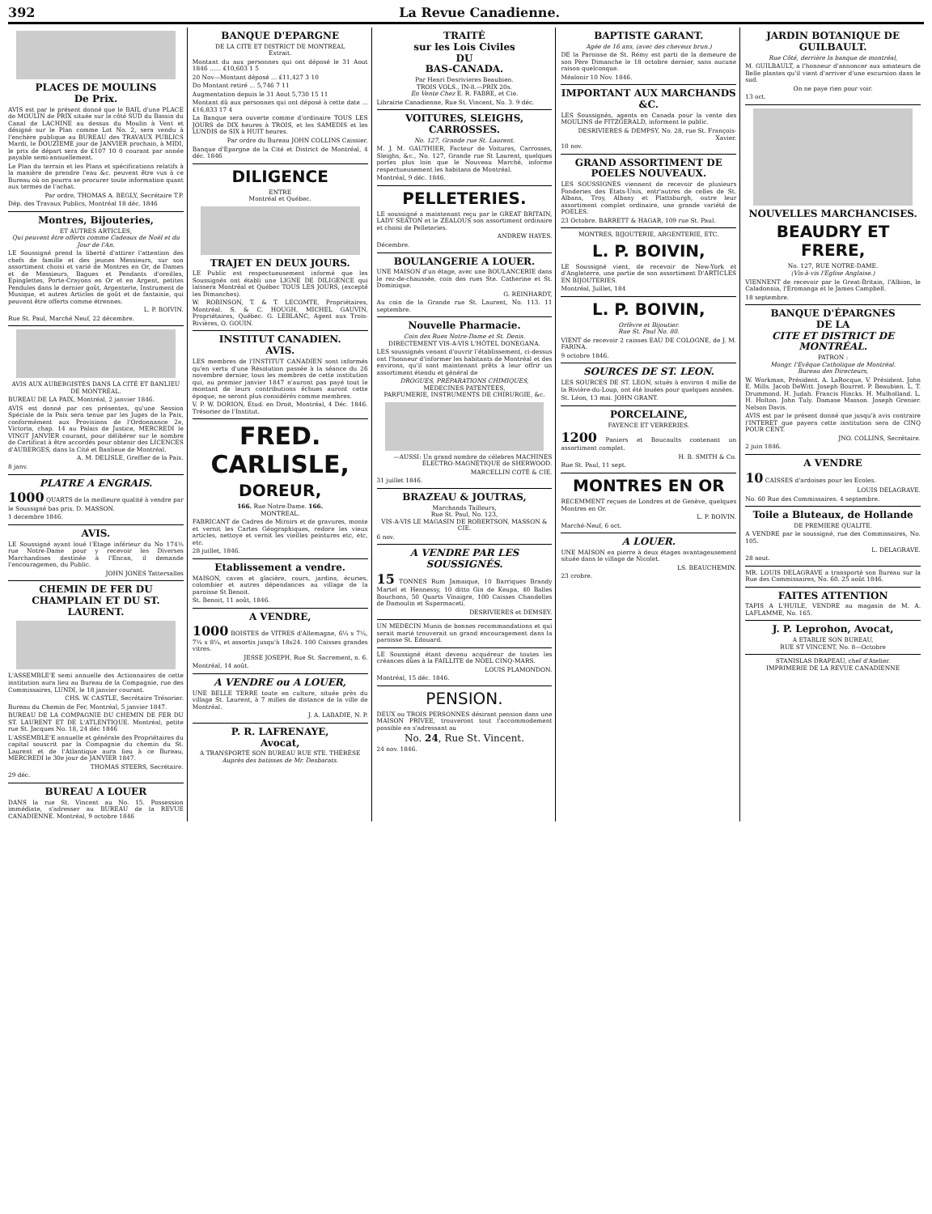392 La Revue Canadienne.
PLACES DE MOULINS
De Prix.
AVIS est par le présent donné que le BAIL d'une PLACE de MOULIN de PRIX située sur le côté SUD du Bassin du Canal de LACHINE au dessus du Moulin à Vent et désigné sur le Plan comme Lot No. 2, sera vendu à l'enchère publique au BUREAU des TRAVAUX PUBLICS Mardi, le DOUZIEME jour de JANVIER prochain, à MIDI, le prix de départ sera de £107 10 0 courant par année payable semi-annuellement.
Le Plan du terrain et les Plans et spécifications relatifs à la manière de prendre l'eau &c. peuvent être vus à ce Bureau où on pourra se procurer toute information quant aux termes de l'achat.
Par ordre, THOMAS A. BEGLY, Secrétaire T.P.
Dép. des Travaux Publics, Montréal 18 déc. 1846
Montres, Bijouteries,
ET AUTRES ARTICLES,
Qui peuvent être offerts comme Cadeaux de Noël et du Jour de l'An.
LE Soussigné prend la liberté d'attirer l'attention des chefs de famille et des jeunes Messieurs, sur son assortiment choisi et varié de Montres en Or, de Dames et de Messieurs, Bagues et Pendants d'oreilles, Epinglettes, Porte-Crayons en Or et en Argent, petites Pendules dans le dernier goût, Argenterie, Instrument de Musique, et autres Articles de goût et de fantaisie, qui peuvent être offerts comme étrennes.
L. P. BOIVIN.
Rue St. Paul, Marché Neuf, 22 décembre.
AVIS AUX AUBERGISTES DANS LA CITÉ ET BANLIEU DE MONTRÉAL.
BUREAU DE LA PAIX, Montréal, 2 janvier 1846.
AVIS est donné par ces présentes, qu'une Session Spéciale de la Paix sera tenue par les Juges de la Paix, conformément aux Provisions de l'Ordonnance 2e, Victoria, chap. 14 au Palais de Justice, MERCREDI le VINGT JANVIER courant, pour délibérer sur le nombre de Certificat à être accordés pour obtenir des LICENCES d'AUBERGES, dans la Cité et Banlieue de Montréal.
A. M. DELISLE, Greffier de la Paix.
8 janv.
PLATRE A ENGRAIS.
1000 QUARTS de la meilleure qualité à vendre par le Soussigné bas prix. D. MASSON.
1 decembre 1846.
AVIS.
LE Soussigné ayant loué l'Etage inférieur du No 174½ rue Notre-Dame pour y recevoir les Diverses Marchandises destinée à l'Encan, il demande l'encouragemen, du Public.
JOHN JONES Tattersalles
CHEMIN DE FER DU CHAMPLAIN ET DU ST. LAURENT.
L'ASSEMBLE'E semi annuelle des Actionnaires de cette institution aura lieu au Bureau de la Compagnie, rue des Commissaires, LUNDI, le 18 janvier courant.
CHS. W. CASTLE, Secrétaire Trésorier.
Bureau du Chemin de Fer, Montréal, 5 janvier 1847.
BUREAU DE LA COMPAGNIE DU CHEMIN DE FER DU ST. LAURENT ET DE L'ATLENTIQUE. Montréal, petite rue St. Jacques No. 18, 24 déc 1846
L'ASSEMBLE'E annuelle et générale des Propriétaires du capital souscrit par la Compagnie du chemin du St. Laurent et de l'Atlantique aura lieu à ce Bureau, MERCREDI le 30e jour de JANVIER 1847.
THOMAS STEERS, Secrétaire.
29 déc.
BUREAU A LOUER
DANS la rue St. Vincent au No. 15. Possession immédiate, s'adresser au BUREAU de la REVUE CANADIENNE. Montréal, 9 octobre 1846
BANQUE D'EPARGNE
DE LA CITE ET DISTRICT DE MONTREAL
Extrait.
Montant du aux personnes qui ont déposé le 31 Aout 1846 ...... £10,603 1 5
20 Nov—Montant déposé ... £11,427 3 10
Do Montant retiré ... 5,746 7 11
Augmentation depuis le 31 Aout 5,730 15 11
Montant dû aux personnes qui ont déposé à cette date ... £16,833 17 4
La Banque sera ouverte comme d'ordinaire TOUS LES JOURS de DIX heures à TROIS, et les SAMEDIS et les LUNDIS de SIX à HUIT heures.
Par ordre du Bureau JOHN COLLINS Caissier.
Banque d'Epargne de la Cité et District de Montréal, 4 déc. 1846
DILIGENCE
ENTRE
Montréal et Québec.
TRAJET EN DEUX JOURS.
LE Public est respectueusement informé que les Soussignés ont établi une LIGNE DE DILIGENCE qui laissera Montréal et Québec TOUS LES JOURS, (excepté les Dimanches).
W. ROBINSON, T. & T. LECOMTE, Propriétaires, Montréal. S. & C. HOUGH, MICHEL GAUVIN, Propriétaires, Québec. G. LEBLANC, Agent aux Trois-Rivières, O. GOUIN.
INSTITUT CANADIEN.
AVIS.
LES membres de l'INSTITUT CANADIEN sont informés qu'en vertu d'une Résolution passée à la séance du 26 novembre dernier, tous les membres de cette institution qui, au premier janvier 1847 n'auront pas payé tout le montant de leurs contributions échues auront cette époque, ne seront plus considérés comme membres.
V. P. W. DORION, Etud. en Droit, Montréal, 4 Déc. 1846. Trésorier de l'Institut.
FRED. CARLISLE,
DOREUR,
166. Rue Notre-Dame. 166.
MONTREAL.
FABRICANT de Cadres de Miroirs et de gravures, monte et vernit les Cartes Géographiques, redore les vieux articles, nettoye et vernit les vieilles peintures etc, etc, etc.
28 juillet, 1846.
Etablissement a vendre.
MAISON, caves et glacière, cours, jardins, écuries, colombier et autres dépendances au village de la paroisse St Benoit.
St. Benoit, 11 août, 1846.
A VENDRE,
1000 BOISTES de VITRES d'Allemagne, 6¼ x 7¼, 7¼ x 8¼, et assortis jusqu'à 18x24. 100 Caisses grandes vitres.
JESSE JOSEPH, Rue St. Sacrement, n. 6.
Montréal, 14 août.
A VENDRE ou A LOUER,
UNE BELLE TERRE toute en culture, située près du village St. Laurent, à 7 milles de distance de la ville de Montréal.
J. A. LABADIE, N. P.
P. R. LAFRENAYE,
Avocat,
A TRANSPORTÉ SON BUREAU RUE STE. THÉRÈSE
Auprès des batisses de Mr. Desbarats.
TRAITÉ
sur les Lois Civiles
DU
BAS-CANADA.
Par Henri Desrivieres Beaubien.
TROIS VOLS., IN-8.—PRIX 20s.
En Vente Chez E. R. FABRE, et Cie.
Librairie Canadienne, Rue St. Vincent, No. 3. 9 déc.
VOITURES, SLEIGHS, CARROSSES.
No. 127, Grande rue St. Laurent.
M. J. M. GAUTHIER, Facteur de Voitures, Carrosses, Sleighs, &c., No. 127, Grande rue St Laurent, quelques portes plus loin que le Nouveau Marché, informe respectueusement les habitans de Montréal.
Montréal, 9 déc. 1846.
PELLETERIES.
LE soussigné a maintenant reçu par le GREAT BRITAIN, LADY SEATON et le ZEALOUS son assortiment ordinaire et choisi de Pelleteries.
ANDREW HAYES.
Décembre.
BOULANGERIE A LOUER.
UNE MAISON d'un étage, avec une BOULANCERIE dans le rez-de-chaussée, coin des rues Ste. Catherine et St. Dominique.
G. REINHARDT,
Au coin de la Grande rue St. Laurent, No. 113. 11 septembre.
Nouvelle Pharmacie.
Coin des Rues Notre-Dame et St. Denis.
DIRECTEMENT VIS-A-VIS L'HÔTEL DONEGANA.
LES soussignés venant d'ouvrir l'établissement, ci-dessus ont l'honneur d'informer les habitants de Montréal et des environs, qu'il sont maintenant prêts à leur offrir un assortiment étendu et général de
DROGUES, PRÉPARATIONS CHIMIQUES,
MÉDECINES PATENTÉES,
PARFUMERIE, INSTRUMENTS DE CHIRURGIE, &c.
—AUSSI: Un grand nombre de célebres MACHINES ÉLECTRO-MAGNÉTIQUE de SHERWOOD.
MARCELLIN COTÉ & CIE.
31 juillet 1846.
BRAZEAU & JOUTRAS,
Marchands Tailleurs,
Rue St. Paul, No. 123,
VIS-A-VIS LE MAGASIN DE ROBERTSON, MASSON & CIE.
6 nov.
A VENDRE PAR LES SOUSSIGNÉS.
15 TONNES Rum Jamaique, 10 Barriques Brandy Martel et Hennessy, 10 ditto Gin de Keupa, 40 Balles Bouchons, 50 Quarts Vinaigre, 100 Caisses Chandelles de Damoulin et Supermaceti.
DESRIVIERES et DEMSEY.
UN MEDECIN Munis de bonnes recommandations et qui serait marié trouverait un grand encouragement dans la paroisse St. Edouard.
LE Soussigné étant devenu acquéreur de toutes les créances dûes à la FAILLITE de NOEL CINQ-MARS.
LOUIS PLAMONDON.
Montréal, 15 déc. 1846.
PENSION.
DEUX ou TROIS PERSONNES désirant pension dans une MAISON PRIVEE, trouveront tout l'accommodement possible en s'adressant au
No. 24, Rue St. Vincent.
24 nov. 1846.
BAPTISTE GARANT.
Agée de 16 ans, (avec des cheveux brun.)
DE la Paroisse de St. Rémy est parti de la demeure de son Père Dimanche le 18 octobre dernier, sans aucune raison quelconque.
Méalonir 10 Nov. 1846.
IMPORTANT AUX MARCHANDS &C.
LES Soussignés, agents en Canada pour la vente des MOULINS de FITZGERALD, informent le public.
DESRIVIERES & DEMPSY, No. 28, rue St. François-Xavier.
10 nov.
GRAND ASSORTIMENT DE POELES NOUVEAUX.
LES SOUSSIGNÉS viennent de recevoir de plusieurs Fonderies des Etats-Unis, entr'autres de celles de St. Albans, Troy, Albany et Plattsburgh, outre leur assortiment complet ordinaire, une grande variété de POELES.
23 Octobre. BARRETT & HAGAR, 109 rue St. Paul.
MONTRES, BIJOUTERIE, ARGENTERIE, ETC.
L. P. BOIVIN,
LE Soussigné vient, de recevoir de New-York et d'Angleterre, une partie de son assortiment D'ARTICLES EN BIJOUTERIES.
Montréal, Juillet, 184
L. P. BOIVIN,
Orfèvre et Bijoutier.
Rue St. Paul No. 80.
VIENT de recevoir 2 caisses EAU DE COLOGNE, de J. M. FARINA.
9 octobre 1846.
SOURCES DE ST. LEON.
LES SOURCES DE ST. LEON, situés à environ 4 mille de la Rivière-du-Loup, ont été louées pour quelques années.
St. Léon, 13 mai. JOHN GRANT.
PORCELAINE,
FAYENCE ET VERRERIES.
1200 Paniers et Boucaults contenant un assortiment complet.
H. B. SMITH & Co.
Rue St. Paul, 11 sept.
MONTRES EN OR
RECEMMENT reçues de Londres et de Genève, quelques Montres en Or.
L. P. BOIVIN.
Marché-Neuf, 6 oct.
A LOUER.
UNE MAISON en pierre à deux étages avantageusement située dans le village de Nicolet.
LS. BEAUCHEMIN.
23 crobre.
JARDIN BOTANIQUE DE GUILBAULT.
Rue Côté, derrière la banque de montréal,
M. GUILBAULT, a l'honneur d'annoncer aux amateurs de Belle plantes qu'il vient d'arriver d'une excursion dans le sud.
On ne paye rien pour voir.
13 oct.
NOUVELLES MARCHANCISES.
BEAUDRY ET FRERE,
No. 127, RUE NOTRE-DAME.
(Vis-à-vis l'Eglise Anglaise.)
VIENNENT de recevoir par le Great-Britain, l'Albion, le Caladonnia, l'Eromanga et le James Campbell.
18 septembre.
BANQUE D'ÉPARGNES
DE LA
CITE ET DISTRICT DE MONTRÉAL.
PATRON :
Mongr. l'Evêque Catholique de Montréal.
Bureau des Directeurs,
W. Workman, Président. A. LaRocque, V. Président. John E. Mills. Jacob DeWitt. Joseph Bourret. P. Beaubien. L. T. Drummond. H. Judah. Francis Hincks. H. Mulholland. L. H. Holton. John Tuly. Damase Masson. Joseph Grenier. Nelson Davis.
AVIS est par le présent donné que jusqu'à avis contraire l'INTERET que payera cette institution sera de CINQ POUR CENT.
JNO. COLLINS, Secrétaire.
2 juin 1846.
A VENDRE
10 CAISSES d'ardoises pour les Ecoles.
LOUIS DELAGRAVE.
No. 60 Rue des Commissaires. 4 septembre.
Toile a Bluteaux, de Hollande
DE PREMIERE QUALITE.
A VENDRE par le soussigné, rue des Commissaires, No. 105.
L. DELAGRAVE.
28 aout.
MR. LOUIS DELAGRAVE a transporté son Bureau sur la Rue des Commissaires, No. 60. 25 août 1846.
FAITES ATTENTION
TAPIS A L'HUILE, VENDRE au magasin de M. A. LAFLAMME, No. 165.
J. P. Leprohon, Avocat,
A ETABLIE SON BUREAU,
RUE ST VINCENT, No. 8—Octobre
STANISLAS DRAPEAU, chef d'Atelier.
IMPRIMERIE DE LA REVUE CANADIENNE